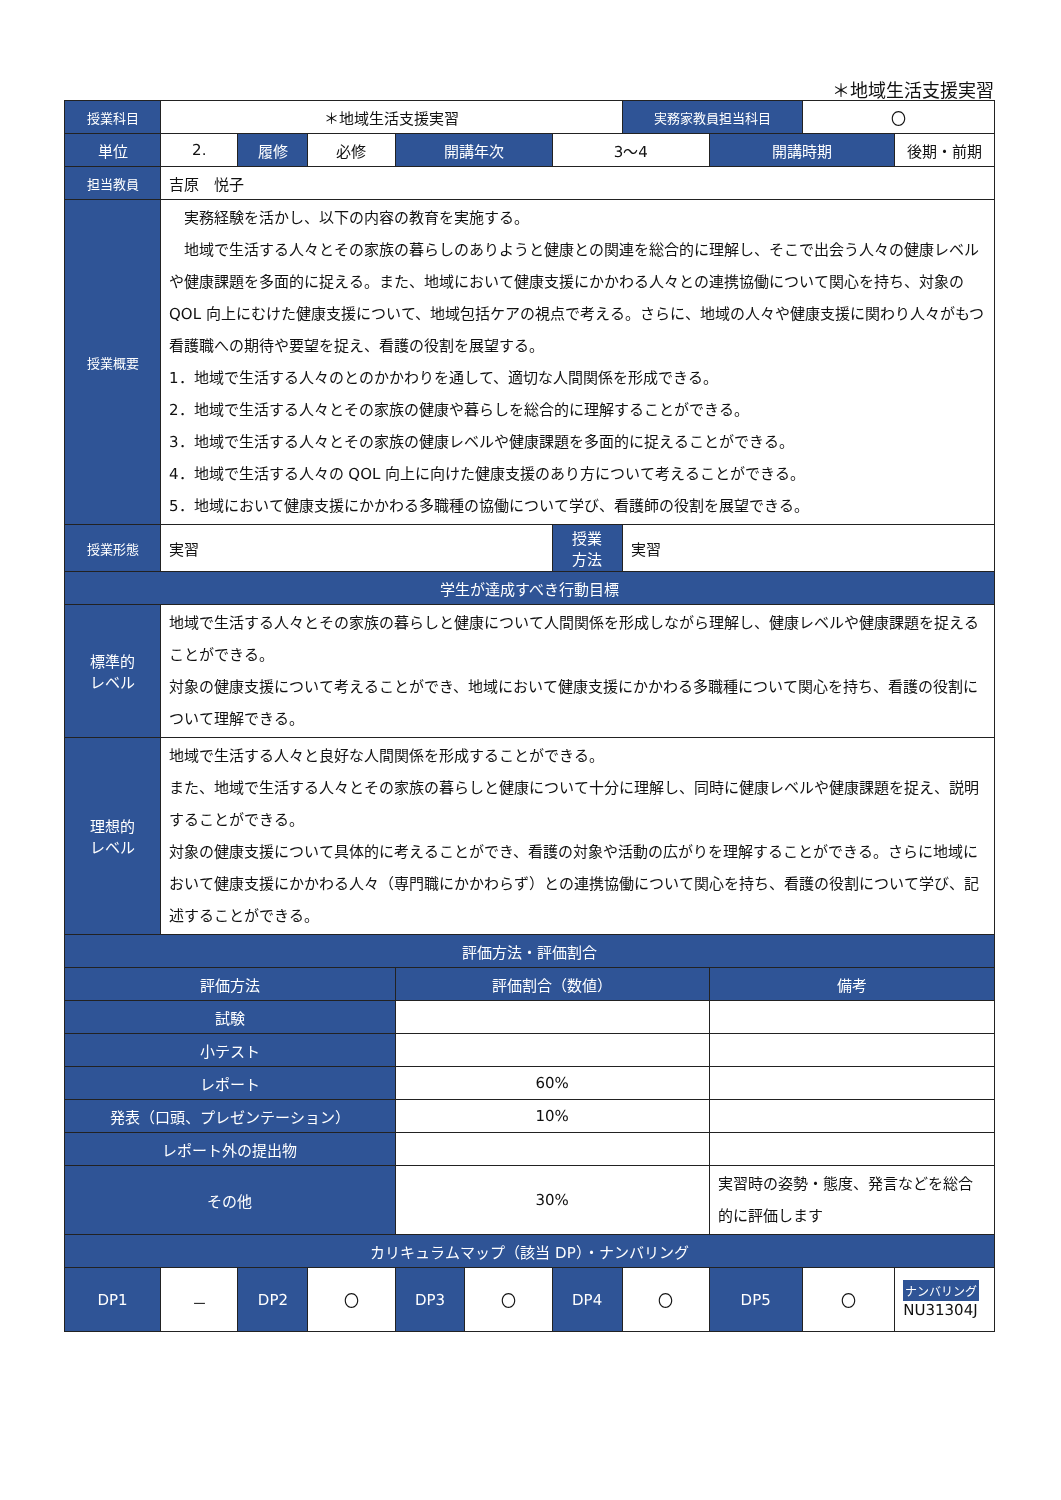＊地域生活支援実習
| 授業科目 | ＊地域生活支援実習 | | | | | | 実務家教員担当科目 | | 〇 | |
| 単位 | 2. | 履修 | 必修 | 開講年次 | | 3～4 | | 開講時期 | | 後期・前期 |
| 担当教員 | 吉原 悦子 | | | | | | | | | |
| 授業概要 | 実務経験を活かし、以下の内容の教育を実施する。 地域で生活する人々とその家族の暮らしのありようと健康との関連を総合的に理解し、そこで出会う人々の健康レベルや健康課題を多面的に捉える。また、地域において健康支援にかかわる人々との連携協働について関心を持ち、対象の QOL 向上にむけた健康支援について、地域包括ケアの視点で考える。さらに、地域の人々や健康支援に関わり人々がもつ看護職への期待や要望を捉え、看護の役割を展望する。 1．地域で生活する人々のとのかかわりを通して、適切な人間関係を形成できる。 2．地域で生活する人々とその家族の健康や暮らしを総合的に理解することができる。 3．地域で生活する人々とその家族の健康レベルや健康課題を多面的に捉えることができる。 4．地域で生活する人々の QOL 向上に向けた健康支援のあり方について考えることができる。 5．地域において健康支援にかかわる多職種の協働について学び、看護師の役割を展望できる。 | | | | | | | | | |
| 授業形態 | 実習 | | | | | 授業 方法 | 実習 | | | |
| 学生が達成すべき行動目標 | | | | | | | | | | |
| 標準的 レベル | 地域で生活する人々とその家族の暮らしと健康について人間関係を形成しながら理解し、健康レベルや健康課題を捉えることができる。 対象の健康支援について考えることができ、地域において健康支援にかかわる多職種について関心を持ち、看護の役割について理解できる。 | | | | | | | | | |
| 理想的 レベル | 地域で生活する人々と良好な人間関係を形成することができる。 また、地域で生活する人々とその家族の暮らしと健康について十分に理解し、同時に健康レベルや健康課題を捉え、説明することができる。 対象の健康支援について具体的に考えることができ、看護の対象や活動の広がりを理解することができる。さらに地域において健康支援にかかわる人々（専門職にかかわらず）との連携協働について関心を持ち、看護の役割について学び、記述することができる。 | | | | | | | | | |
| 評価方法・評価割合 | | | | | | | | | | |
| 評価方法 | | | | 評価割合（数値） | | | | 備考 | | |
| 試験 | | | | | | | | | | |
| 小テスト | | | | | | | | | | |
| レポート | | | | 60% | | | | | | |
| 発表（口頭、プレゼンテーション） | | | | 10% | | | | | | |
| レポート外の提出物 | | | | | | | | | | |
| その他 | | | | 30% | | | | 実習時の姿勢・態度、発言などを総合的に評価します | | |
| カリキュラムマップ（該当 DP）・ナンバリング | | | | | | | | | | |
| DP1 | － | DP2 | 〇 | DP3 | 〇 | DP4 | 〇 | DP5 | 〇 | ナンバリング NU31304J |